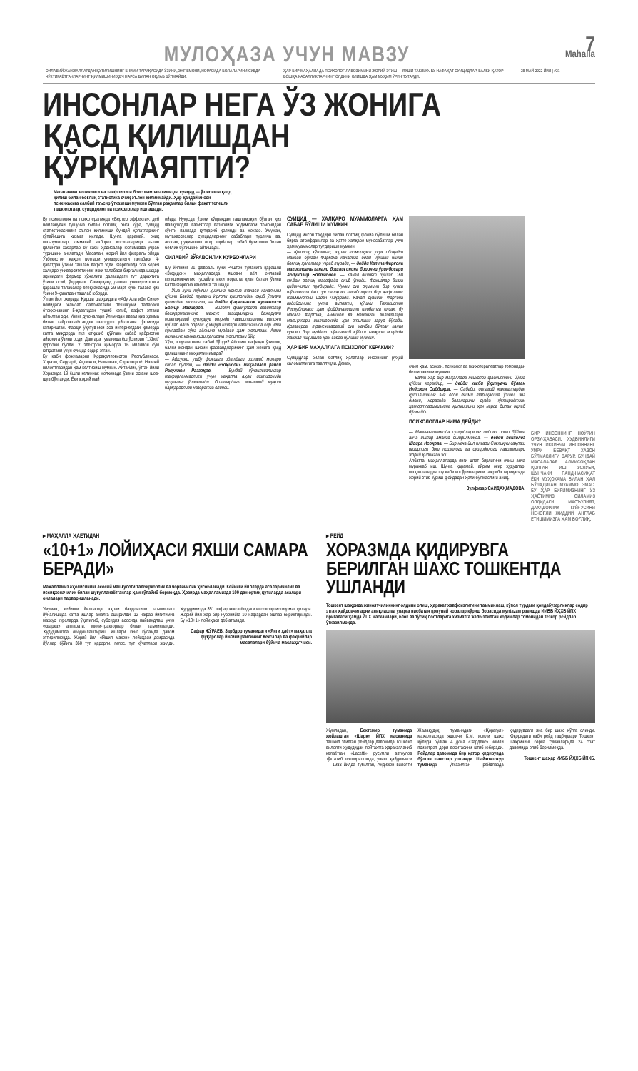МУЛОҲАЗА УЧУН МАВЗУ
7
Mahalla
ОИЛАВИЙ ЖАНЖАЛЛАРДАН ҚУТИЛИШНИНГ ЕЧИМИ ТАРИҚАСИДА ЎЗИНИ, ЭНГ ЁМОНИ, НОРАСИДА БОЛАЛАРИНИ СУВДА ЧЎКТИРАЁТГАНЛАРНИНГ ҚИЛМИШИНИ ҲЕЧ НАРСА БИЛАН ОҚЛАБ БЎЛМАЙДИ.
ҲАР БИР МАҲАЛЛАДА ПСИХОЛОГ ЛАВОЗИМИНИ ЖОРИЙ ЭТИШ — ЯХШИ ТАКЛИФ. БУ НАФАҚАТ СУИЦИДЛАР, БАЛКИ ҚАТОР БОШҚА КАСАЛЛИКЛАРНИНГ ОЛДИНИ ОЛИШДА ҲАМ МУҲИМ ЎРИН ТУТАРДИ.
28 МАЙ 2022 ЙИЛ | #21
ИНСОНЛАР НЕГА ЎЗ ЖОНИГА ҚАСД ҚИЛИШДАН ҚЎРҚМАЯПТИ?
Масаланинг нозиклиги ва хавфлилиги боис мамлакатимизда суицид — ўз жонига қасд қилиш билан боғлиқ статистика очиқ эълон қилинмайди. Ҳар қандай инсон психикасига салбий таъсир ўтказиши мумкин бўлган рақамлар билан фақат тегишли ташкилотлар, суицидолог ва психологлар ишлашади.
Бу психология ва психотерапияда «Вертер эффекти», деб номланувчи тушунча билан боғлиқ. Унга кўра, суицид статистикасининг эълон қилиниши бундай ҳолатларнинг кўпайишига хизмат қилади. Шунга қарамай, очиқ маълумотлар, оммавий ахборот воситаларида эълон қилинган хабарлар бу каби ҳодисалар юртимизда учраб туришини англатади. Масалан, жорий йил февраль ойида Ўзбекистон жаҳон тиллари университети талабаси 4-қаватдан ўзини ташлаб вафот этди. Фарғонада эса Корея халқаро университетининг икки талабаси биргаликда шаҳар яқинидаги фермер хўжалиги даласидаги тут дарахтига ўзини осиб, ўлдирган. Самарқанд давлат университетига қарашли талабалар ётоқхонасида 29 март куни талаба қиз ўзини 9-қаватдан ташлаб юборди.
Ўтган йил охирида Қарши шаҳридаги «Абу Али ибн Сино» номидаги жамоат саломатлиги техникуми талабаси ётоқхонанинг 5-қаватидан тушиб кетиб, вафот этгани айтилган эди. Унинг дугоналари ўлимидан аввал қиз ҳамма билан хайрлашаётгандек таассурот уйғотгани тўғрисида гапиришган. ФарДУ ўқитувчиси эса интернетдаги қиморда катта миқдорда пул ютқазиб қўйгани сабаб қабристон айвонига ўзини осди. Данғара туманида ёш ўспирин "1Xbet" қурбони бўлди. У электрон қиморда 16 миллион сўм ютқазгани учун суицид содир этган.
Бу каби фожиаларни Қорақалпоғистон Республикаси, Хоразм, Сирдарё, Андижон, Наманган, Сурхондарё, Навоий вилоятларидан ҳам келтириш мумкин. Айтайлик, ўтган йили Хоразмда 19 ёшли келинчак молхонада ўзини осгани шов-шув бўлганди. Ёки жорий май
ойида Нукусда ўзини кўприкдан ташламоқчи бўлган қиз Фавқулодда вазиятлар вазирлиги ходимлари томонидан сўнгги паллада қутқариб қолинди ва ҳоказо. Умуман, мутахассислар суицидларнинг сабаблари турлича ва, асосан, руҳиятнинг оғир зарбалар сабаб бузилиши билан боғлиқ бўлишини айтишади.
ОИЛАВИЙ ЗЎРАВОНЛИК ҚУРБОНЛАРИ
Шу йилнинг 21 февраль куни Риштон туманига қарашли «Зоҳидон» маҳалласида яшовчи аёл оилавий келишмовчилик туфайли икки нораста қизи билан ўзини Катта Фарғона каналига ташлади...
— Уша куни тўнғич қизнинг жонсиз танаси каналнинг қўшни Бағдод тумани Ирғоли қишлоғидан оқиб ўтувчи қисмидан топилган, — дейди фарғоналик журналист Ботир Мадиёров. — Вилоят фавқулодда вазиятлар бошқармасининг махсус вазифаларни бажарувчи минтақавий қутқарув отряди ғаввосларининг вилоят бўйлаб олиб борган қидирув ишлари натижасида бир неча кунлардан сўнг аёлнинг мурдаси ҳам топилган. Аммо оиланинг кенжа қизи ҳалигача топилгани йўқ.
Хўш, воқеага нима сабаб бўлди? Аёлнинг нафақат ўзининг, балки жондан ширин фарзандларининг ҳам жонига қасд қилишининг моҳияти нимада?
— Афсуски, ушбу фожиага одатдаги оилавий можаро сабаб бўлган, — дейди «Зоҳидон» маҳалласи раиси Расулжон Раззоқов. — Бундай кўнгилсизликлар такрорланмаслиги учун маҳалла аҳли иштирокида муҳокама ўтказилди. Оилалардаги маънавий муҳит барқарорлиги назоратга олинди.
СУИЦИД — ХАЛҚАРО МУАММОЛАРГА ҲАМ САБАБ БЎЛИШИ МУМКИН
Суицид инсон тақдири билан боғлиқ фожиа бўлиши билан бирга, атрофдагилар ва ҳатто халқаро муносабатлар учун ҳам муаммолар туғдириши мумкин.
— Қишлоқ хўжалиги, аҳоли томорқаси учун обиҳаёт манбаи бўлган Фарғона каналига одам чўкиши билан боғлиқ ҳолатлар учраб туради, — дейди Катта Фарғона магистраль канали бошлиғининг биринчи ўринбосари Абдунозир Болтабоев. — Канал вилоят бўйлаб 160 км.дан ортиқ масофада оқиб ўтади. Фожиалар бизга қийинчилик туғдиради. Чунки сув оқимини бир кунга тўхтатиш ёки сув сатҳини пасайтириш бир ҳафталик таъминотни издан чиқаради. Канал сувидан Фарғона водийсининг учта вилояти, қўшни Тожикистон Республикаси ҳам фойдаланишини инобатга олсак, бу масала Фарғона, Андижон ва Наманган вилоятлари масъуллари иштирокида ҳал этилиши зарур бўлади. Қолаверса, трансчегаравий сув манбаи бўлган канал сувини бир муддат тўхтатиб қўйиш халқаро миқёсда жанжал чиқишига ҳам сабаб бўлиши мумкин.
ҲАР БИР МАҲАЛЛАГА ПСИХОЛОГ КЕРАКМИ?
Суицидлар билан боғлиқ ҳолатлар инсоннинг руҳий саломатлигига тааллуқли. Демак,
ечим ҳам, асосан, психолог ва психотерапевтлар томонидан белгиланиши мумкин.
— Балки ҳар бир маҳаллада психолог фаолиятини йўлга қўйиш керакдир, — дейди касби ўқитувчи бўлган Илёсжон Сиддиқов. — Сабаби, оилавий жанжаллардан қутилишнинг энг осон ечими тариқасида ўзини, энг ёмони, норасида болаларини сувда чўктираётган ҳамюртларимизнинг қилмишини ҳеч нарса билан оқлаб бўлмайди.
ПСИХОЛОГЛАР НИМА ДЕЙДИ?
— Мамлакатимизда суицидларнинг олдини олиш бўйича анча ишлар амалга оширилмоқда, — дейди психолог Шоира Исоқова. — Бир неча йил илгари Соғлиқни сақлаш вазирлиги бош психологи ва суицидологи лавозимлари жорий қилинган эди.
Албатта, маҳаллаларда янги штат бирлигини очиш анча мураккаб иш. Шунга қарамай, айрим оғир ҳудудлар, маҳаллаларда шу каби иш ўринларини тажриба тариқасида жорий этиб кўриш фойдадан ҳоли бўлмаслиги аниқ.
Зулфизар САИДАҲМАДОВА.
БИР ИНСОННИНГ НОЎРИН ОРЗУ-ҲАВАСИ, ХУДБИНЛИГИ УЧУН ИККИНЧИ ИНСОННИНГ УМРИ БЕВАҚТ ХАЗОН БЎЛМАСЛИГИ ЗАРУР. БУНДАЙ МАСАЛАЛАР АЛМИСОҚДАН ҚОЛГАН ИШ УСЛУБИ, ШУНЧАКИ ПАНД-НАСИҲАТ ЁКИ МУҲОКАМА БИЛАН ҲАЛ БЎЛАДИГАН МУАММО ЭМАС. БУ ҲАР БИРИМИЗНИНГ ЎЗ ҲАЁТИМИЗ, ОИЛАМИЗ ОЛДИДАГИ МАСЪУЛИЯТ, ДАХЛДОРЛИК ТУЙҒУСИНИ НЕЧОҒЛИ ЖИДДИЙ АНГЛАБ ЕТИШИМИЗГА ҲАМ БОҒЛИҚ.
▸ МАҲАЛЛА ҲАЁТИДАН
«10+1» ЛОЙИҲАСИ ЯХШИ САМАРА БЕРАДИ»
Маҳалламиз аҳолисининг асосий машғулоти тадбиркорлик ва чорвачилик ҳисобланади. Кейинги йилларда асаларичилик ва иссиқхоначилик билан шуғулланаётганлар ҳам кўпайиб бормоқда. Ҳозирда маҳалламизда 100 дан ортиқ қутиларда асалари оилалари парваришланади.
Умуман, кейинги йилларда аҳоли бандлигини таъминлаш йўналишида катта ишлар амалга оширилди. 12 нафар йигитимиз махсус курсларда ўқитилиб, субсидия асосида пайвандлаш учун «сварка» аппарати, мини-тракторлар билан таъминланди. Ҳудудимизда ободонлаштириш ишлари кенг кўламда давом эттирилмоқда. Жорий йил «Яшил макон» лойиҳаси доирасида йўллар бўйига 360 туп қарорли, гилос, тут кўчатлари экилди. Ҳудудимизда 351 нафар кекса ёшдаги инсонлар истиқомат қилади. Жорий йил ҳар бир нуронийга 10 нафардан ёшлар бириктирилди. Бу «10+1» лойиҳаси деб аталади.
Сафар ЖЎРАЕВ, Зарбдор туманидаги «Янги ҳаёт» маҳалла фуқаролар йиғини раисининг Кексалар ва фахрийлар масалалари бўйича маслаҳатчиси.
▸ РЕЙД
ХОРАЗМДА ҚИДИРУВГА БЕРИЛГАН ШАХС ТОШКЕНТДА УШЛАНДИ
Тошкент шаҳрида жиноятчиликнинг олдини олиш, ҳаракат хавфсизлигини таъминлаш, кўпол турдаги қоидабузарликлар содир этган ҳайдовчиларни аниқлаш ва уларга нисбатан қонуний чоралар кўриш борасида муntazам равишда ИИББ ЙҲХБ ЙПХ бригадаси ҳамда ЙПХ масканлари, блок ва тўсиқ постларига хизматга жалб этилган ходимлар томонидан тезкор рейдлар ўтказилмоқда.
Жумладан, Бектемир туманида жойлашган «Шарқ» ЙПХ масканида ташкил этилган рейдлар давомида Тошкент вилояти ҳудудидан пойтахтга ҳаракатланиб келаётган «Lacetti» русумли автоулов тўхтатиб текширилганда, унинг ҳайдовчиси — 1988 йилда туғилган, Андижон вилояти Жалақудуқ туманидаги «Қорагул» маҳалласида яшовчи К.М. исмли шахс қўлида бўлган 4 дона «Зардекс» номли психотроп дори воситасини ютиб юборади. Рейдлар давомида бир қатор қидирувда бўлган шахслар ушланди. Шайхонтохур туманида ўтказилган рейдларда қидирувдаги яна бир шахс қўлга олинди. Юқоридаги каби рейд тадбирлари Тошкент шаҳрининг барча туманларида 24 соат давомида олиб борилмоқда.
Тошкент шаҳар ИИББ ЙҲХБ ЙПХБ.